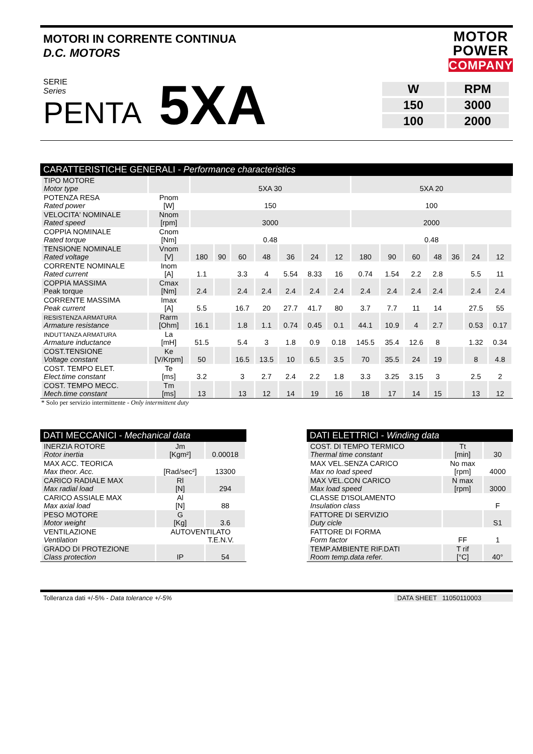MOTORI IN CORRENTE CONTINUA
D.C. MOTORS
MOTOR
POWER
COMPANY
SERIE
Series
PENTA
5XA
| W | RPM |
| 150 | 3000 |
| 100 | 2000 |
CARATTERISTICHE GENERALI - Performance characteristics
| TIPO MOTORE Motor type | | 5XA 30 | | | | | | | 5XA 20 | | | | | | |
| POTENZA RESA Rated power | Pnom [W] | 150 | | | | | | | 100 | | | | | | |
| VELOCITA' NOMINALE Rated speed | Nnom [rpm] | 3000 | | | | | | | 2000 | | | | | | |
| COPPIA NOMINALE Rated torque | Cnom [Nm] | 0.48 | | | | | | | 0.48 | | | | | | |
| TENSIONE NOMINALE Rated voltage | Vnom [V] | 180 | 90 | 60 | 48 | 36 | 24 | 12 | 180 | 90 | 60 | 48 | 36 | 24 | 12 |
| CORRENTE NOMINALE Rated current | Inom [A] | 1.1 | | 3.3 | 4 | 5.54 | 8.33 | 16 | 0.74 | 1.54 | 2.2 | 2.8 | | 5.5 | 11 |
| COPPIA MASSIMA Peak torque | Cmax [Nm] | 2.4 | | 2.4 | 2.4 | 2.4 | 2.4 | 2.4 | 2.4 | 2.4 | 2.4 | 2.4 | | 2.4 | 2.4 |
| CORRENTE MASSIMA Peak current | Imax [A] | 5.5 | | 16.7 | 20 | 27.7 | 41.7 | 80 | 3.7 | 7.7 | 11 | 14 | | 27.5 | 55 |
| RESISTENZA ARMATURA Armature resistance | Rarm [Ohm] | 16.1 | | 1.8 | 1.1 | 0.74 | 0.45 | 0.1 | 44.1 | 10.9 | 4 | 2.7 | | 0.53 | 0.17 |
| INDUTTANZA ARMATURA Armature inductance | La [mH] | 51.5 | | 5.4 | 3 | 1.8 | 0.9 | 0.18 | 145.5 | 35.4 | 12.6 | 8 | | 1.32 | 0.34 |
| COST.TENSIONE Voltage constant | Ke [V/Krpm] | 50 | | 16.5 | 13.5 | 10 | 6.5 | 3.5 | 70 | 35.5 | 24 | 19 | | 8 | 4.8 |
| COST. TEMPO ELET. Elect.time constant | Te [ms] | 3.2 | | 3 | 2.7 | 2.4 | 2.2 | 1.8 | 3.3 | 3.25 | 3.15 | 3 | | 2.5 | 2 |
| COST. TEMPO MECC. Mech.time constant | Tm [ms] | 13 | | 13 | 12 | 14 | 19 | 16 | 18 | 17 | 14 | 15 | | 13 | 12 |
* Solo per servizio intermittente - Only intermittent duty
DATI MECCANICI - Mechanical data
| INERZIA ROTORE Rotor inertia | Jm [Kgm²] | 0.00018 |
| MAX ACC. TEORICA Max theor. Acc. | [Rad/sec²] | 13300 |
| CARICO RADIALE MAX Max radial load | Rl [N] | 294 |
| CARICO ASSIALE MAX Max axial load | Al [N] | 88 |
| PESO MOTORE Motor weight | G [Kg] | 3.6 |
| VENTILAZIONE Ventilation | AUTOVENTILATO T.E.N.V. | |
| GRADO DI PROTEZIONE Class protection | IP | 54 |
DATI ELETTRICI - Winding data
| COST. DI TEMPO TERMICO Thermal time constant | Tt [min] | 30 |
| MAX VEL.SENZA CARICO Max no load speed | No max [rpm] | 4000 |
| MAX VEL.CON CARICO Max load speed | N max [rpm] | 3000 |
| CLASSE D'ISOLAMENTO Insulation class | | F |
| FATTORE DI SERVIZIO Duty cicle | | S1 |
| FATTORE DI FORMA Form factor | FF | 1 |
| TEMP.AMBIENTE RIF.DATI Room temp.data refer. | T rif [°C] | 40° |
Tolleranza dati +/-5% - Data tolerance +/-5%
DATA SHEET 11050110003